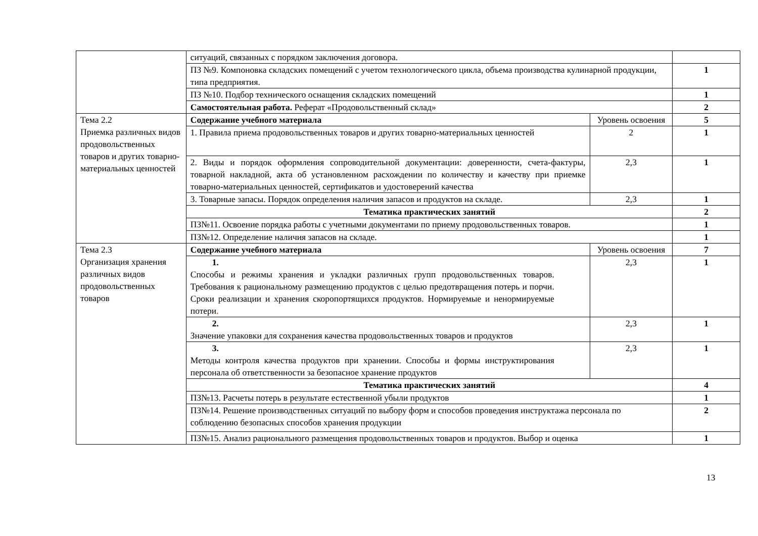| | ситуаций, связанных с порядком заключения договора. | | |
| | ПЗ №9. Компоновка складских помещений с учетом технологического цикла, объема производства кулинарной продукции, типа предприятия. | | 1 |
| | ПЗ №10. Подбор технического оснащения складских помещений | | 1 |
| | Самостоятельная работа. Реферат «Продовольственный склад» | | 2 |
| Тема 2.2 Приемка различных видов продовольственных товаров и других товарно-материальных ценностей | Содержание учебного материала | Уровень освоения | 5 |
| | 1. Правила приема продовольственных товаров и других товарно-материальных ценностей | 2 | 1 |
| | 2. Виды и порядок оформления сопроводительной документации: доверенности, счета-фактуры, товарной накладной, акта об установленном расхождении по количеству и качеству при приемке товарно-материальных ценностей, сертификатов и удостоверений качества | 2,3 | 1 |
| | 3. Товарные запасы. Порядок определения наличия запасов и продуктов на складе. | 2,3 | 1 |
| | Тематика практических занятий | | 2 |
| | ПЗ№11. Освоение порядка работы с учетными документами по приему продовольственных товаров. | | 1 |
| | ПЗ№12. Определение наличия запасов на складе. | | 1 |
| Тема 2.3 Организация хранения различных видов продовольственных товаров | Содержание учебного материала | Уровень освоения | 7 |
| | 1. Способы и режимы хранения и укладки различных групп продовольственных товаров. Требования к рациональному размещению продуктов с целью предотвращения потерь и порчи. Сроки реализации и хранения скоропортящихся продуктов. Нормируемые и ненормируемые потери . | 2,3 | 1 |
| | 2. Значение упаковки для сохранения качества продовольственных товаров и продуктов | 2,3 | 1 |
| | 3. Методы контроля качества продуктов при хранении. Способы и формы инструктирования персонала об ответственности за безопасное хранение продуктов | 2,3 | 1 |
| | Тематика практических занятий | | 4 |
| | ПЗ№13. Расчеты потерь в результате естественной убыли продуктов | | 1 |
| | ПЗ№14. Решение производственных ситуаций по выбору форм и способов проведения инструктажа персонала по соблюдению безопасных способов хранения продукции | | 2 |
| | ПЗ№15. Анализ рационального размещения продовольственных товаров и продуктов. Выбор и оценка | | 1 |
13